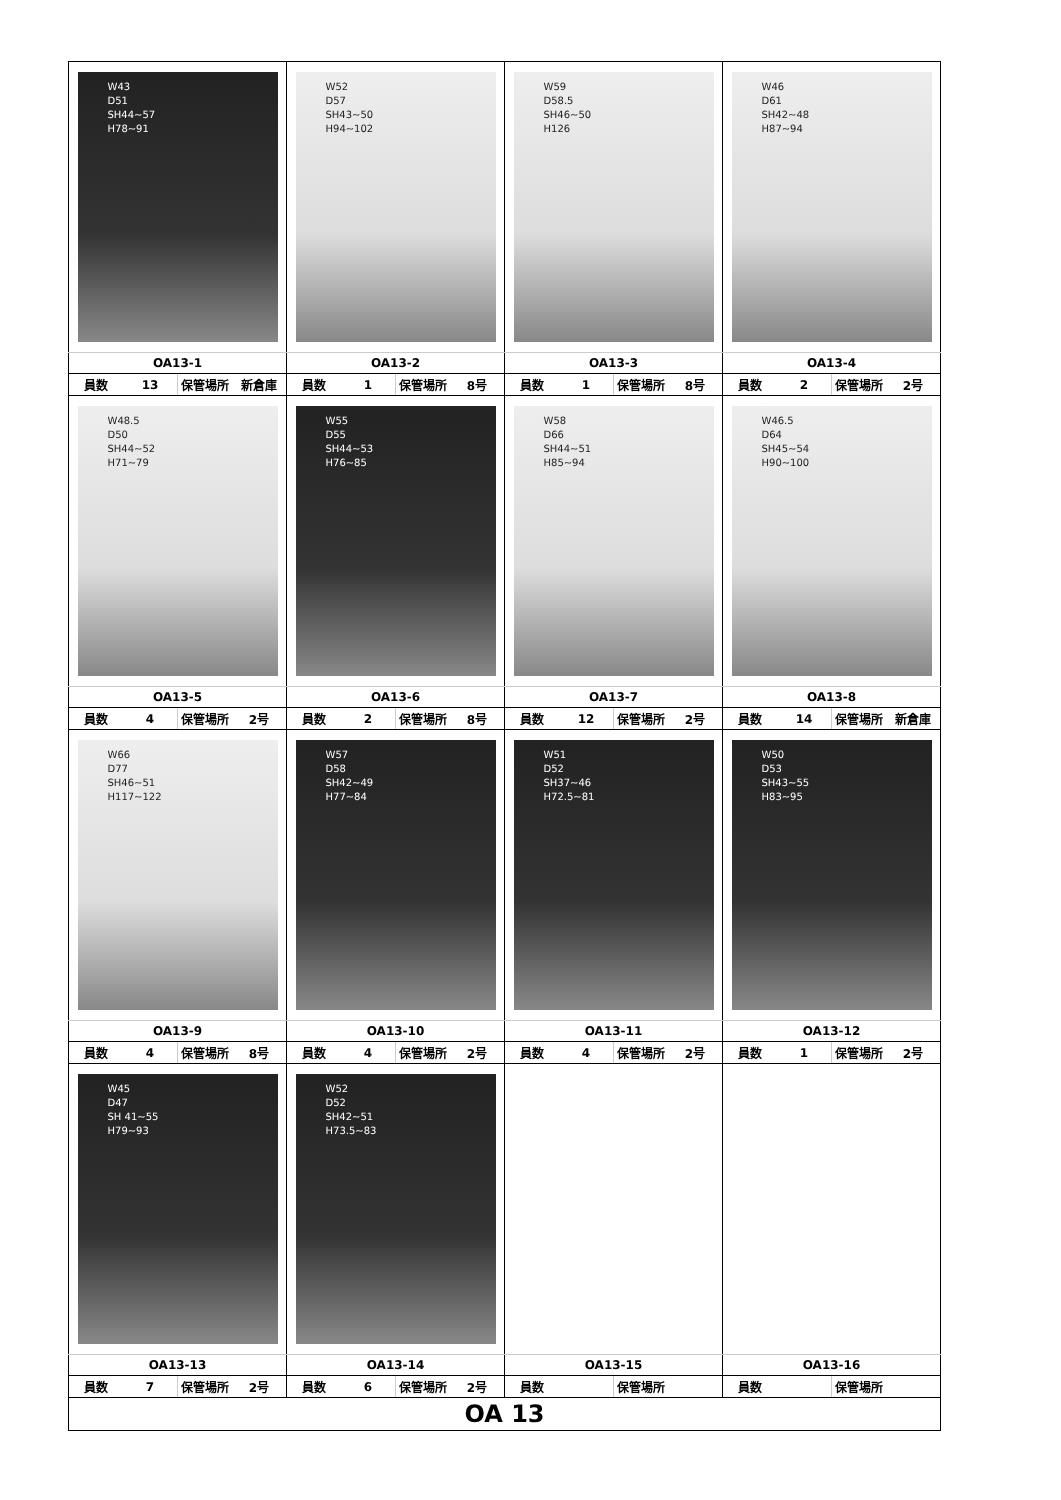| W43 D51 SH44~57 H78~91 | W52 D57 SH43~50 H94~102 | W59 D58.5 SH46~50 H126 | W46 D61 SH42~48 H87~94 |
| OA13-1 | OA13-2 | OA13-3 | OA13-4 |
| 員数 13 保管場所 新倉庫 | 員数 1 保管場所 8号 | 員数 1 保管場所 8号 | 員数 2 保管場所 2号 |
| W48.5 D50 SH44~52 H71~79 | W55 D55 SH44~53 H76~85 | W58 D66 SH44~51 H85~94 | W46.5 D64 SH45~54 H90~100 |
| OA13-5 | OA13-6 | OA13-7 | OA13-8 |
| 員数 4 保管場所 2号 | 員数 2 保管場所 8号 | 員数 12 保管場所 2号 | 員数 14 保管場所 新倉庫 |
| W66 D77 SH46~51 H117~122 | W57 D58 SH42~49 H77~84 | W51 D52 SH37~46 H72.5~81 | W50 D53 SH43~55 H83~95 |
| OA13-9 | OA13-10 | OA13-11 | OA13-12 |
| 員数 4 保管場所 8号 | 員数 4 保管場所 2号 | 員数 4 保管場所 2号 | 員数 1 保管場所 2号 |
| W45 D47 SH 41~55 H79~93 | W52 D52 SH42~51 H73.5~83 | | |
| OA13-13 | OA13-14 | OA13-15 | OA13-16 |
| 員数 7 保管場所 2号 | 員数 6 保管場所 2号 | 員数 保管場所 | 員数 保管場所 |
| OA 13 | | | |